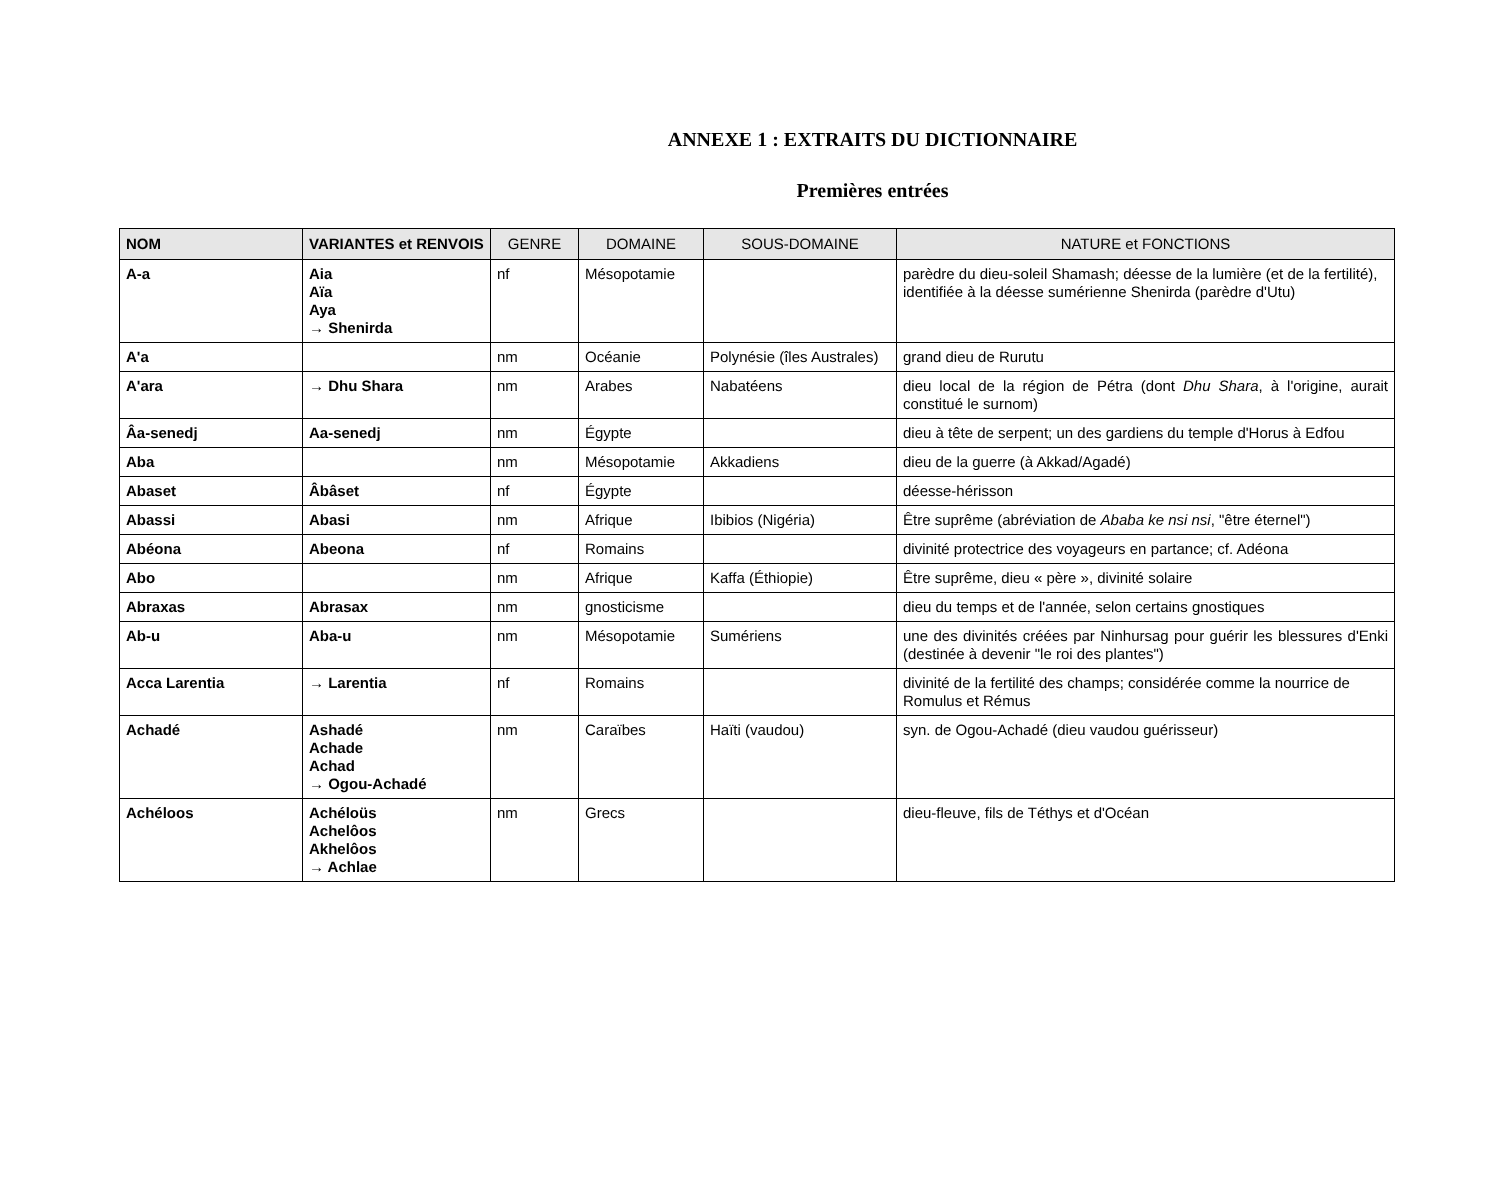ANNEXE 1 : EXTRAITS DU DICTIONNAIRE
Premières entrées
| NOM | VARIANTES et RENVOIS | GENRE | DOMAINE | SOUS-DOMAINE | NATURE et FONCTIONS |
| --- | --- | --- | --- | --- | --- |
| A-a | Aia Aïa Aya → Shenirda | nf | Mésopotamie | | parèdre du dieu-soleil Shamash; déesse de la lumière (et de la fertilité), identifiée à la déesse sumérienne Shenirda (parèdre d'Utu) |
| A'a | | nm | Océanie | Polynésie (îles Australes) | grand dieu de Rurutu |
| A'ara | → Dhu Shara | nm | Arabes | Nabatéens | dieu local de la région de Pétra (dont Dhu Shara , à l'origine, aurait constitué le surnom) |
| Âa-senedj | Aa-senedj | nm | Égypte | | dieu à tête de serpent; un des gardiens du temple d'Horus à Edfou |
| Aba | | nm | Mésopotamie | Akkadiens | dieu de la guerre (à Akkad/Agadé) |
| Abaset | Âbâset | nf | Égypte | | déesse-hérisson |
| Abassi | Abasi | nm | Afrique | Ibibios (Nigéria) | Être suprême (abréviation de Ababa ke nsi nsi , "être éternel") |
| Abéona | Abeona | nf | Romains | | divinité protectrice des voyageurs en partance; cf. Adéona |
| Abo | | nm | Afrique | Kaffa (Éthiopie) | Être suprême, dieu « père », divinité solaire |
| Abraxas | Abrasax | nm | gnosticisme | | dieu du temps et de l'année, selon certains gnostiques |
| Ab-u | Aba-u | nm | Mésopotamie | Sumériens | une des divinités créées par Ninhursag pour guérir les blessures d'Enki (destinée à devenir "le roi des plantes") |
| Acca Larentia | → Larentia | nf | Romains | | divinité de la fertilité des champs; considérée comme la nourrice de Romulus et Rémus |
| Achadé | Ashadé Achade Achad → Ogou-Achadé | nm | Caraïbes | Haïti (vaudou) | syn. de Ogou-Achadé (dieu vaudou guérisseur) |
| Achéloos | Achéloüs Achelôos Akhelôos → Achlae | nm | Grecs | | dieu-fleuve, fils de Téthys et d'Océan |